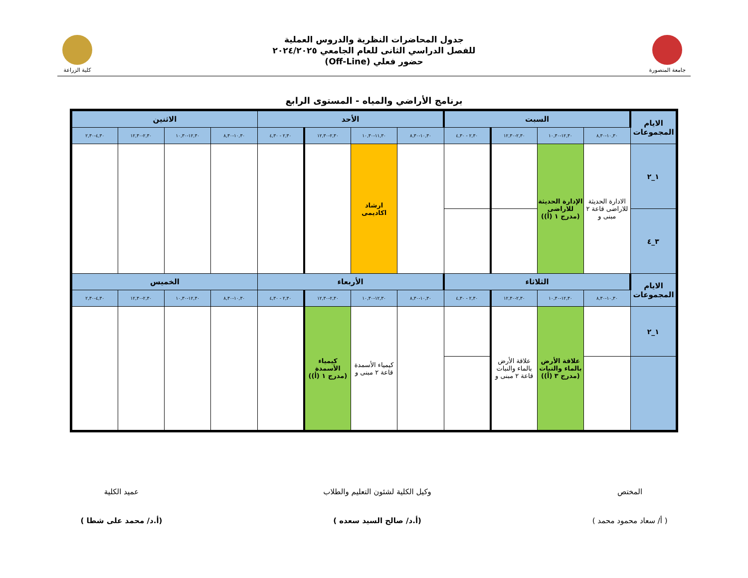جامعة المنصورة
جدول المحاضرات النظرية والدروس العملية
للفصل الدراسي الثانى للعام الجامعي ٢٠٢٤/٢٠٢٥
حضور فعلي (Off-Line)
كلية الزراعة
برنامج الأراضي والمياه - المستوى الرابع
| الايام المجموعات | السبت | | | | الأحد | | | | الاثنين | | | |
| --- | --- | --- | --- | --- | --- | --- | --- | --- | --- | --- | --- | --- |
| | ١٠,٣٠-٨,٣٠ | ١٢,٣٠-١٠,٣٠ | ٢,٣٠-١٢,٣٠ | ٢,٣٠ - ٤,٣٠ | ١٠,٣٠-٨,٣٠ | ١١,٣٠-١٠,٣٠ | ٢,٣٠-١٢,٣٠ | ٢,٣٠ - ٤,٣٠ | ١٠,٣٠-٨,٣٠ | ١٢,٣٠-١٠,٣٠ | ٢,٣٠-١٢,٣٠ | ٤,٣٠-٢,٣٠ |
| ١_٢ | الادارة الحديثة للاراضى قاعة ٢ مبنى و | الإدارة الحديثة للاراضى (مدرج ١ (أ)) | | | | ارشاد اكاديمى | | | | | | |
| ٣_٤ | | | | | | | | | | | | |
| الايام المجموعات | الثلاثاء | | | | الأربعاء | | | | الخميس | | | |
| | ١٠,٣٠-٨,٣٠ | ١٢,٣٠-١٠,٣٠ | ٢,٣٠-١٢,٣٠ | ٢,٣٠ - ٤,٣٠ | ١٠,٣٠-٨,٣٠ | ١٢,٣٠-١٠,٣٠ | ٢,٣٠-١٢,٣٠ | ٢,٣٠ - ٤,٣٠ | ١٠,٣٠-٨,٣٠ | ١٢,٣٠-١٠,٣٠ | ٢,٣٠-١٢,٣٠ | ٤,٣٠-٢,٣٠ |
| ١_٢ | | علاقة الأرض بالماء والنبات (مدرج ٣ (أ)) | علاقة الأرض بالماء والنبات قاعة ٢ مبنى و | | | كيمياء الأسمدة قاعة ٢ مبنى و | كيمياء الأسمدة (مدرج ١ (أ)) | | | | | |
المختص
( أ/ سعاد محمود محمد )
وكيل الكلية لشئون التعليم والطلاب
(أ.د/ صالح السيد سعده )
عميد الكلية
(أ.د/ محمد على شطا )